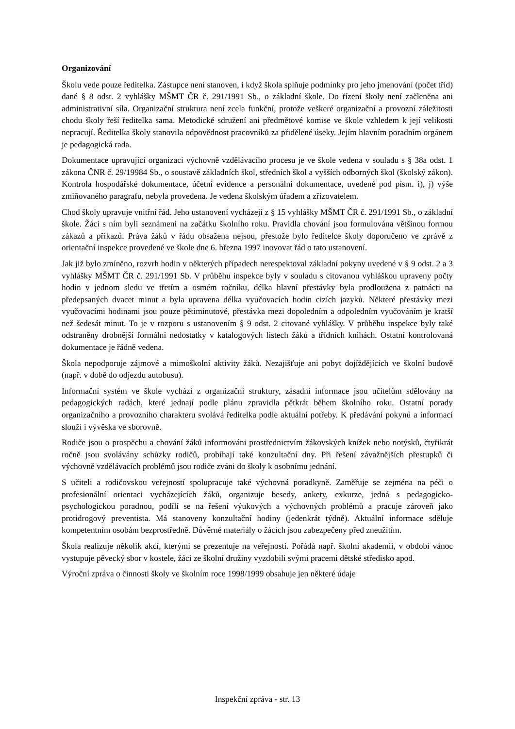Organizování
Školu vede pouze ředitelka. Zástupce není stanoven, i když škola splňuje podmínky pro jeho jmenování (počet tříd) dané § 8 odst. 2 vyhlášky MŠMT ČR č. 291/1991 Sb., o základní škole. Do řízení školy není začleněna ani administrativní síla. Organizační struktura není zcela funkční, protože veškeré organizační a provozní záležitosti chodu školy řeší ředitelka sama. Metodické sdružení ani předmětové komise ve škole vzhledem k její velikosti nepracují. Ředitelka školy stanovila odpovědnost pracovníků za přidělené úseky. Jejím hlavním poradním orgánem je pedagogická rada.
Dokumentace upravující organizaci výchovně vzdělávacího procesu je ve škole vedena v souladu s § 38a odst. 1 zákona ČNR č. 29/19984 Sb., o soustavě základních škol, středních škol a vyšších odborných škol (školský zákon). Kontrola hospodářské dokumentace, účetní evidence a personální dokumentace, uvedené pod písm. i), j) výše zmiňovaného paragrafu, nebyla provedena. Je vedena školským úřadem a zřizovatelem.
Chod školy upravuje vnitřní řád. Jeho ustanovení vycházejí z § 15 vyhlášky MŠMT ČR č. 291/1991 Sb., o základní škole. Žáci s ním byli seznámeni na začátku školního roku. Pravidla chování jsou formulována většinou formou zákazů a příkazů. Práva žáků v řádu obsažena nejsou, přestože bylo ředitelce školy doporučeno ve zprávě z orientační inspekce provedené ve škole dne 6. března 1997 inovovat řád o tato ustanovení.
Jak již bylo zmíněno, rozvrh hodin v některých případech nerespektoval základní pokyny uvedené v § 9 odst. 2 a 3 vyhlášky MŠMT ČR č. 291/1991 Sb. V průběhu inspekce byly v souladu s citovanou vyhláškou upraveny počty hodin v jednom sledu ve třetím a osmém ročníku, délka hlavní přestávky byla prodloužena z patnácti na předepsaných dvacet minut a byla upravena délka vyučovacích hodin cizích jazyků. Některé přestávky mezi vyučovacími hodinami jsou pouze pětiminutové, přestávka mezi dopoledním a odpoledním vyučováním je kratší než šedesát minut. To je v rozporu s ustanovením § 9 odst. 2 citované vyhlášky. V průběhu inspekce byly také odstraněny drobnější formální nedostatky v katalogových listech žáků a třídních knihách. Ostatní kontrolovaná dokumentace je řádně vedena.
Škola nepodporuje zájmové a mimoškolní aktivity žáků. Nezajišťuje ani pobyt dojíždějících ve školní budově (např. v době do odjezdu autobusu).
Informační systém ve škole vychází z organizační struktury, zásadní informace jsou učitelům sdělovány na pedagogických radách, které jednají podle plánu zpravidla pětkrát během školního roku. Ostatní porady organizačního a provozního charakteru svolává ředitelka podle aktuální potřeby. K předávání pokynů a informací slouží i vývěska ve sborovně.
Rodiče jsou o prospěchu a chování žáků informováni prostřednictvím žákovských knížek nebo notýsků, čtyřikrát ročně jsou svolávány schůzky rodičů, probíhají také konzultační dny. Při řešení závažnějších přestupků či výchovně vzdělávacích problémů jsou rodiče zváni do školy k osobnímu jednání.
S učiteli a rodičovskou veřejností spolupracuje také výchovná poradkyně. Zaměřuje se zejména na péči o profesionální orientaci vycházejících žáků, organizuje besedy, ankety, exkurze, jedná s pedagogicko-psychologickou poradnou, podílí se na řešení výukových a výchovných problémů a pracuje zároveň jako protidrogový preventista. Má stanoveny konzultační hodiny (jedenkrát týdně). Aktuální informace sděluje kompetentním osobám bezprostředně. Důvěrné materiály o žácích jsou zabezpečeny před zneužitím.
Škola realizuje několik akcí, kterými se prezentuje na veřejnosti. Pořádá např. školní akademii, v období vánoc vystupuje pěvecký sbor v kostele, žáci ze školní družiny vyzdobili svými pracemi dětské středisko apod.
Výroční zpráva o činnosti školy ve školním roce 1998/1999 obsahuje jen některé údaje
Inspekční zpráva - str. 13